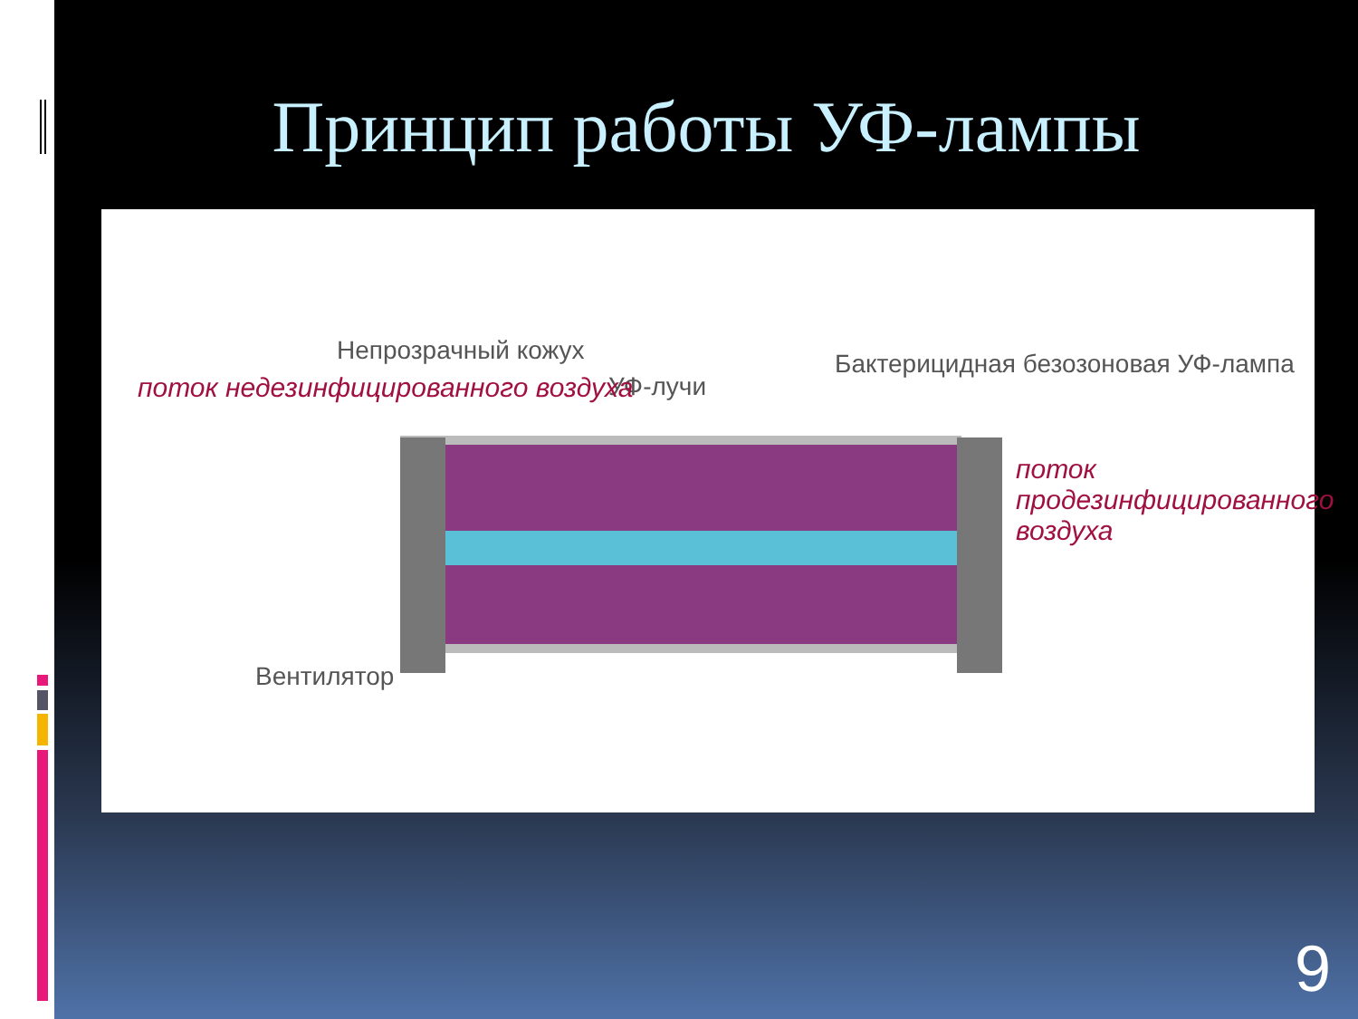Принцип работы УФ-лампы
Непрозрачный кожух
УФ-лучи
Бактерицидная безозоновая УФ-лампа
Вентилятор
поток недезинфицированного воздуха
поток
продезинфицированного
воздуха
9